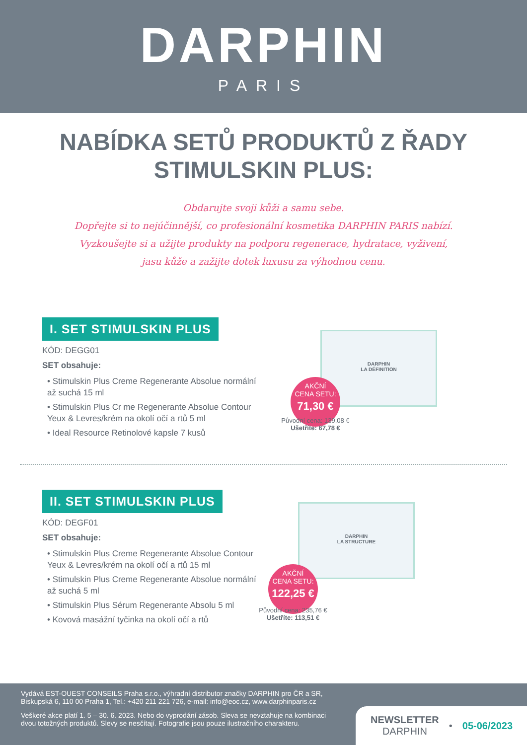DARPHIN
PARIS
NABÍDKA SETŮ PRODUKTŮ Z ŘADY
STIMULSKIN PLUS:
Obdarujte svoji kůži a samu sebe.
Dopřejte si to nejúčinnější, co profesionální kosmetika DARPHIN PARIS nabízí.
Vyzkoušejte si a užijte produkty na podporu regenerace, hydratace, vyživení,
jasu kůže a zažijte dotek luxusu za výhodnou cenu.
I. SET STIMULSKIN PLUS
KÓD: DEGG01
SET obsahuje:
• Stimulskin Plus Creme Regenerante Absolue normální až suchá 15 ml
• Stimulskin Plus Cr me Regenerante Absolue Contour Yeux & Levres/krém na okolí očí a rtů 5 ml
• Ideal Resource Retinolové kapsle 7 kusů
DARPHIN
LA DÉFINITION
AKČNÍ
CENA SETU:
71,30 €
Původní cena: 139,08 €
Ušetříte: 67,78 €
II. SET STIMULSKIN PLUS
KÓD: DEGF01
SET obsahuje:
• Stimulskin Plus Creme Regenerante Absolue Contour Yeux & Levres/krém na okolí očí a rtů 15 ml
• Stimulskin Plus Creme Regenerante Absolue normální až suchá 5 ml
• Stimulskin Plus Sérum Regenerante Absolu 5 ml
• Kovová masážní tyčinka na okolí očí a rtů
DARPHIN
LA STRUCTURE
AKČNÍ
CENA SETU:
122,25 €
Původní cena: 235,76 €
Ušetříte: 113,51 €
Vydává EST-OUEST CONSEILS Praha s.r.o., výhradní distributor značky DARPHIN pro ČR a SR, Biskupská 6, 110 00 Praha 1, Tel.: +420 211 221 726, e-mail: info@eoc.cz, www.darphinparis.cz
Veškeré akce platí 1. 5 – 30. 6. 2023. Nebo do vyprodání zásob. Sleva se nevztahuje na kombinaci dvou totožných produktů. Slevy se nesčítají. Fotografie jsou pouze ilustračního charakteru.
NEWSLETTER
DARPHIN
• 05-06/2023